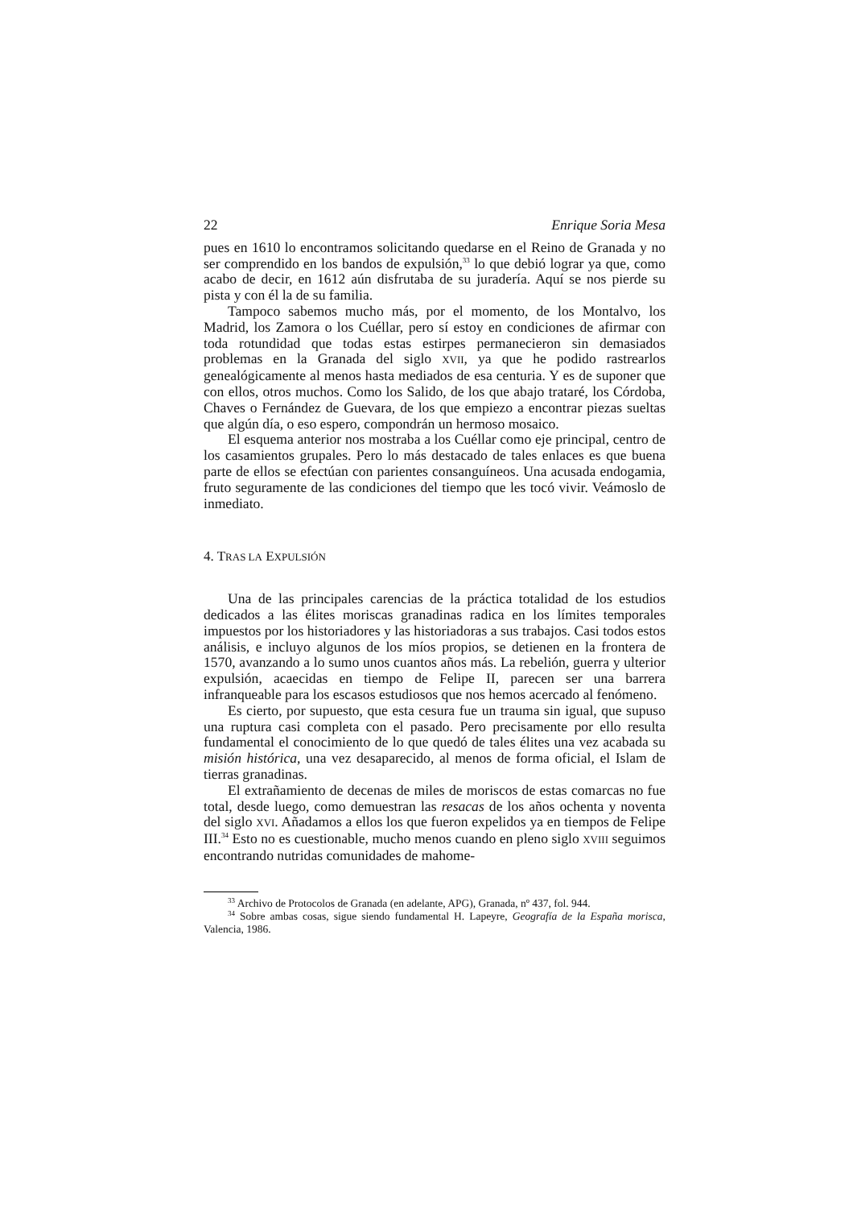22 Enrique Soria Mesa
pues en 1610 lo encontramos solicitando quedarse en el Reino de Granada y no ser comprendido en los bandos de expulsión,<sup>33</sup> lo que debió lograr ya que, como acabo de decir, en 1612 aún disfrutaba de su juradería. Aquí se nos pierde su pista y con él la de su familia.
Tampoco sabemos mucho más, por el momento, de los Montalvo, los Madrid, los Zamora o los Cuéllar, pero sí estoy en condiciones de afirmar con toda rotundidad que todas estas estirpes permanecieron sin demasiados problemas en la Granada del siglo XVII, ya que he podido rastrearlos genealógicamente al menos hasta mediados de esa centuria. Y es de suponer que con ellos, otros muchos. Como los Salido, de los que abajo trataré, los Córdoba, Chaves o Fernández de Guevara, de los que empiezo a encontrar piezas sueltas que algún día, o eso espero, compondrán un hermoso mosaico.
El esquema anterior nos mostraba a los Cuéllar como eje principal, centro de los casamientos grupales. Pero lo más destacado de tales enlaces es que buena parte de ellos se efectúan con parientes consanguíneos. Una acusada endogamia, fruto seguramente de las condiciones del tiempo que les tocó vivir. Veámoslo de inmediato.
4. TRAS LA EXPULSIÓN
Una de las principales carencias de la práctica totalidad de los estudios dedicados a las élites moriscas granadinas radica en los límites temporales impuestos por los historiadores y las historiadoras a sus trabajos. Casi todos estos análisis, e incluyo algunos de los míos propios, se detienen en la frontera de 1570, avanzando a lo sumo unos cuantos años más. La rebelión, guerra y ulterior expulsión, acaecidas en tiempo de Felipe II, parecen ser una barrera infranqueable para los escasos estudiosos que nos hemos acercado al fenómeno.
Es cierto, por supuesto, que esta cesura fue un trauma sin igual, que supuso una ruptura casi completa con el pasado. Pero precisamente por ello resulta fundamental el conocimiento de lo que quedó de tales élites una vez acabada su misión histórica, una vez desaparecido, al menos de forma oficial, el Islam de tierras granadinas.
El extrañamiento de decenas de miles de moriscos de estas comarcas no fue total, desde luego, como demuestran las resacas de los años ochenta y noventa del siglo XVI. Añadamos a ellos los que fueron expelidos ya en tiempos de Felipe III.<sup>34</sup> Esto no es cuestionable, mucho menos cuando en pleno siglo XVIII seguimos encontrando nutridas comunidades de mahome-
<sup>33</sup> Archivo de Protocolos de Granada (en adelante, APG), Granada, nº 437, fol. 944.
<sup>34</sup> Sobre ambas cosas, sigue siendo fundamental H. Lapeyre, Geografía de la España morisca, Valencia, 1986.